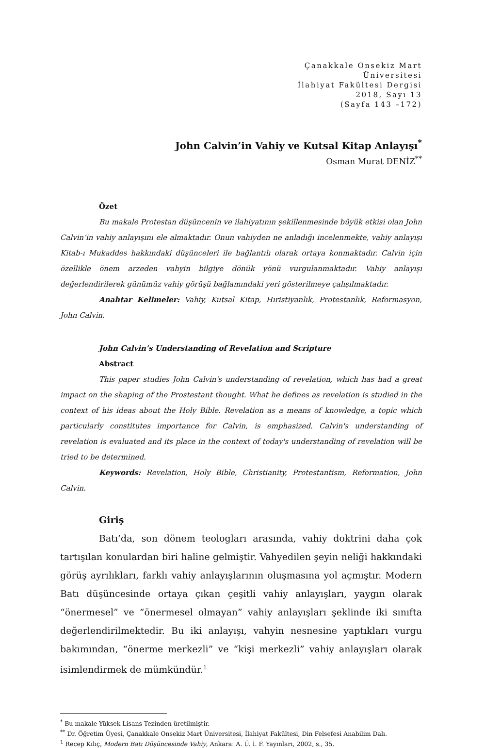Çanakkale Onsekiz Mart Üniversitesi
İlahiyat Fakültesi Dergisi
2018, Sayı 13
(Sayfa 143 –172)
John Calvin’in Vahiy ve Kutsal Kitap Anlayışı<sup>*</sup>
Osman Murat DENİZ<sup>**</sup>
Özet
Bu makale Protestan düşüncenin ve ilahiyatının şekillenmesinde büyük etkisi olan John Calvin’in vahiy anlayışını ele almaktadır. Onun vahiyden ne anladığı incelenmekte, vahiy anlayışı Kitab-ı Mukaddes hakkındaki düşünceleri ile bağlantılı olarak ortaya konmaktadır. Calvin için özellikle önem arzeden vahyin bilgiye dönük yönü vurgulanmaktadır. Vahiy anlayışı değerlendirilerek günümüz vahiy görüşü bağlamındaki yeri gösterilmeye çalışılmaktadır.
Anahtar Kelimeler: Vahiy, Kutsal Kitap, Hıristiyanlık, Protestanlık, Reformasyon, John Calvin.
John Calvin’s Understanding of Revelation and Scripture
Abstract
This paper studies John Calvin's understanding of revelation, which has had a great impact on the shaping of the Prostestant thought. What he defines as revelation is studied in the context of his ideas about the Holy Bible. Revelation as a means of knowledge, a topic which particularly constitutes importance for Calvin, is emphasized. Calvin's understanding of revelation is evaluated and its place in the context of today's understanding of revelation will be tried to be determined.
Keywords: Revelation, Holy Bible, Christianity, Protestantism, Reformation, John Calvin.
Giriş
Batı’da, son dönem teologları arasında, vahiy doktrini daha çok tartışılan konulardan biri haline gelmiştir. Vahyedilen şeyin neliği hakkındaki görüş ayrılıkları, farklı vahiy anlayışlarının oluşmasına yol açmıştır. Modern Batı düşüncesinde ortaya çıkan çeşitli vahiy anlayışları, yaygın olarak “önermesel” ve “önermesel olmayan” vahiy anlayışları şeklinde iki sınıfta değerlendirilmektedir. Bu iki anlayışı, vahyin nesnesine yaptıkları vurgu bakımından, “önerme merkezli” ve “kişi merkezli” vahiy anlayışları olarak isimlendirmek de mümkündür.<sup>1</sup>
<sup>*</sup> Bu makale Yüksek Lisans Tezinden üretilmiştir.
<sup>**</sup> Dr. Öğretim Üyesi, Çanakkale Onsekiz Mart Üniversitesi, İlahiyat Fakültesi, Din Felsefesi Anabilim Dalı.
<sup>1</sup> Recep Kılıç, Modern Batı Düşüncesinde Vahiy, Ankara: A. Ü. İ. F. Yayınları, 2002, s., 35.